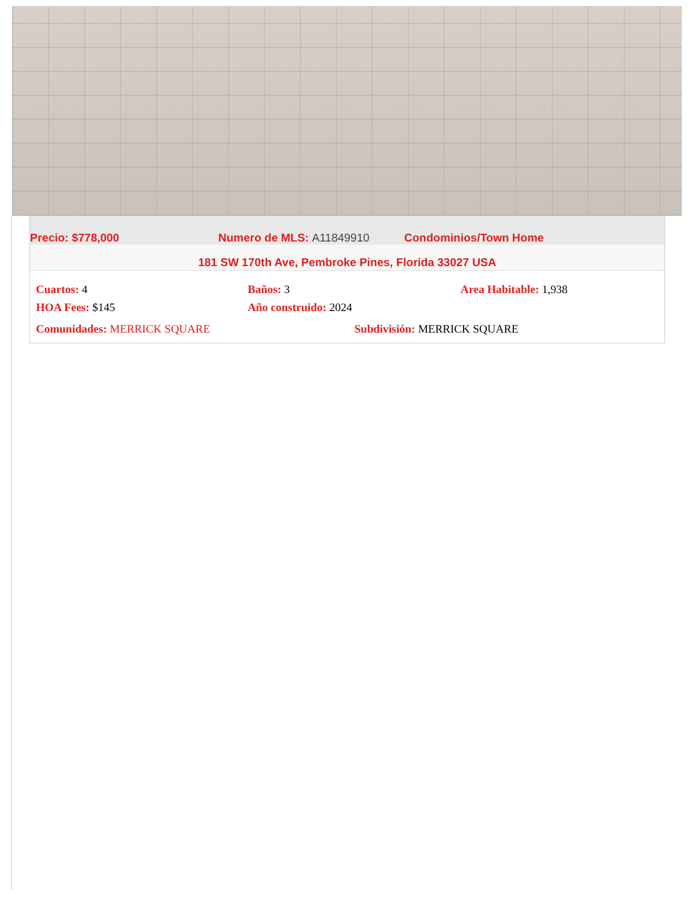Precio: $778,000 Numero de MLS: A11849910 Condominios/Town Home
181 SW 170th Ave, Pembroke Pines, Florida 33027 USA
Cuartos: 4 Baños: 3 Area Habitable: 1,938
HOA Fees: $145 Año construido: 2024
Comunidades: MERRICK SQUARE Subdivisión: MERRICK SQUARE